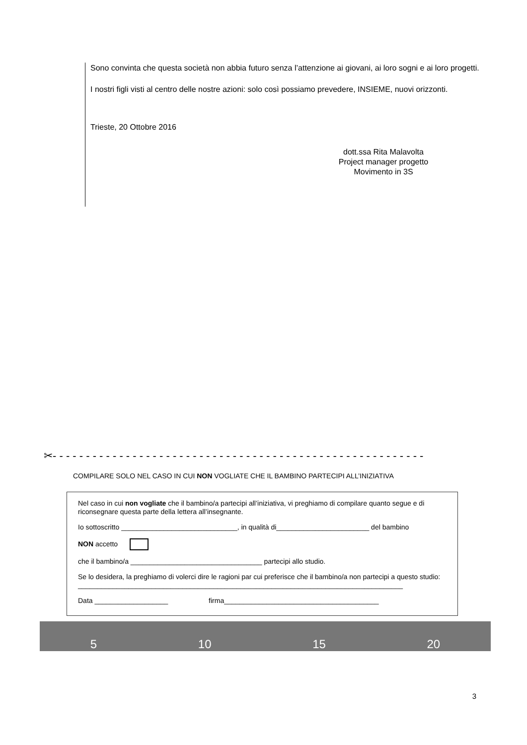Sono convinta che questa società non abbia futuro senza l’attenzione ai giovani, ai loro sogni e ai loro progetti.
I nostri figli visti al centro delle nostre azioni: solo così possiamo prevedere, INSIEME, nuovi orizzonti.
Trieste, 20 Ottobre 2016
dott.ssa Rita Malavolta
Project manager progetto
Movimento in 3S
✂- - - - - - - - - - - - - - - - - - - - - - - - - - - - - - - - - - - - - - - - - - - - - - - - - - - - - - - -
COMPILARE SOLO NEL CASO IN CUI NON VOGLIATE CHE IL BAMBINO PARTECIPI ALL’INIZIATIVA
Nel caso in cui non vogliate che il bambino/a partecipi all’iniziativa, vi preghiamo di compilare quanto segue e di riconsegnare questa parte della lettera all’insegnante.
Io sottoscritto ______________________________, in qualità di________________________ del bambino
NON accetto
che il bambino/a __________________________________ partecipi allo studio.
Se lo desidera, la preghiamo di volerci dire le ragioni par cui preferisce che il bambino/a non partecipi a questo studio:
____________________________________________________________________________________
Data ___________________ firma________________________________________
5 10 15 20
3